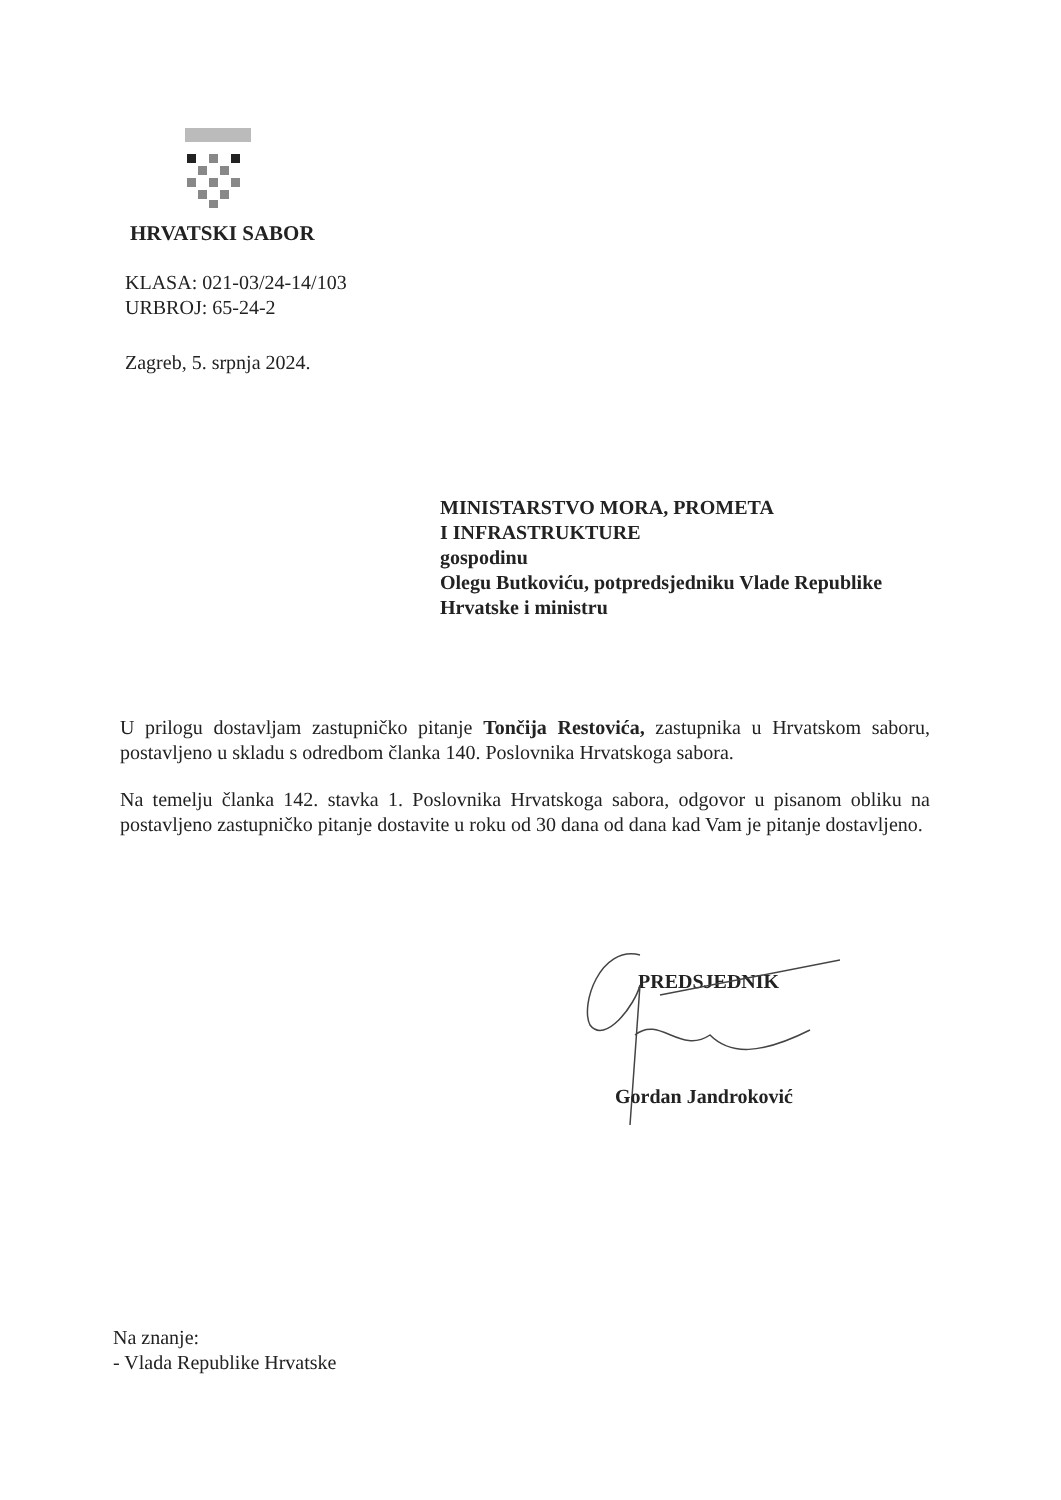HRVATSKI SABOR
KLASA: 021-03/24-14/103
URBROJ: 65-24-2
Zagreb, 5. srpnja 2024.
MINISTARSTVO MORA, PROMETA
I INFRASTRUKTURE
gospodinu
Olegu Butkoviću, potpredsjedniku Vlade Republike
Hrvatske i ministru
U prilogu dostavljam zastupničko pitanje Tončija Restovića, zastupnika u Hrvatskom saboru, postavljeno u skladu s odredbom članka 140. Poslovnika Hrvatskoga sabora.
Na temelju članka 142. stavka 1. Poslovnika Hrvatskoga sabora, odgovor u pisanom obliku na postavljeno zastupničko pitanje dostavite u roku od 30 dana od dana kad Vam je pitanje dostavljeno.
PREDSJEDNIK
Gordan Jandroković
Na znanje:
- Vlada Republike Hrvatske